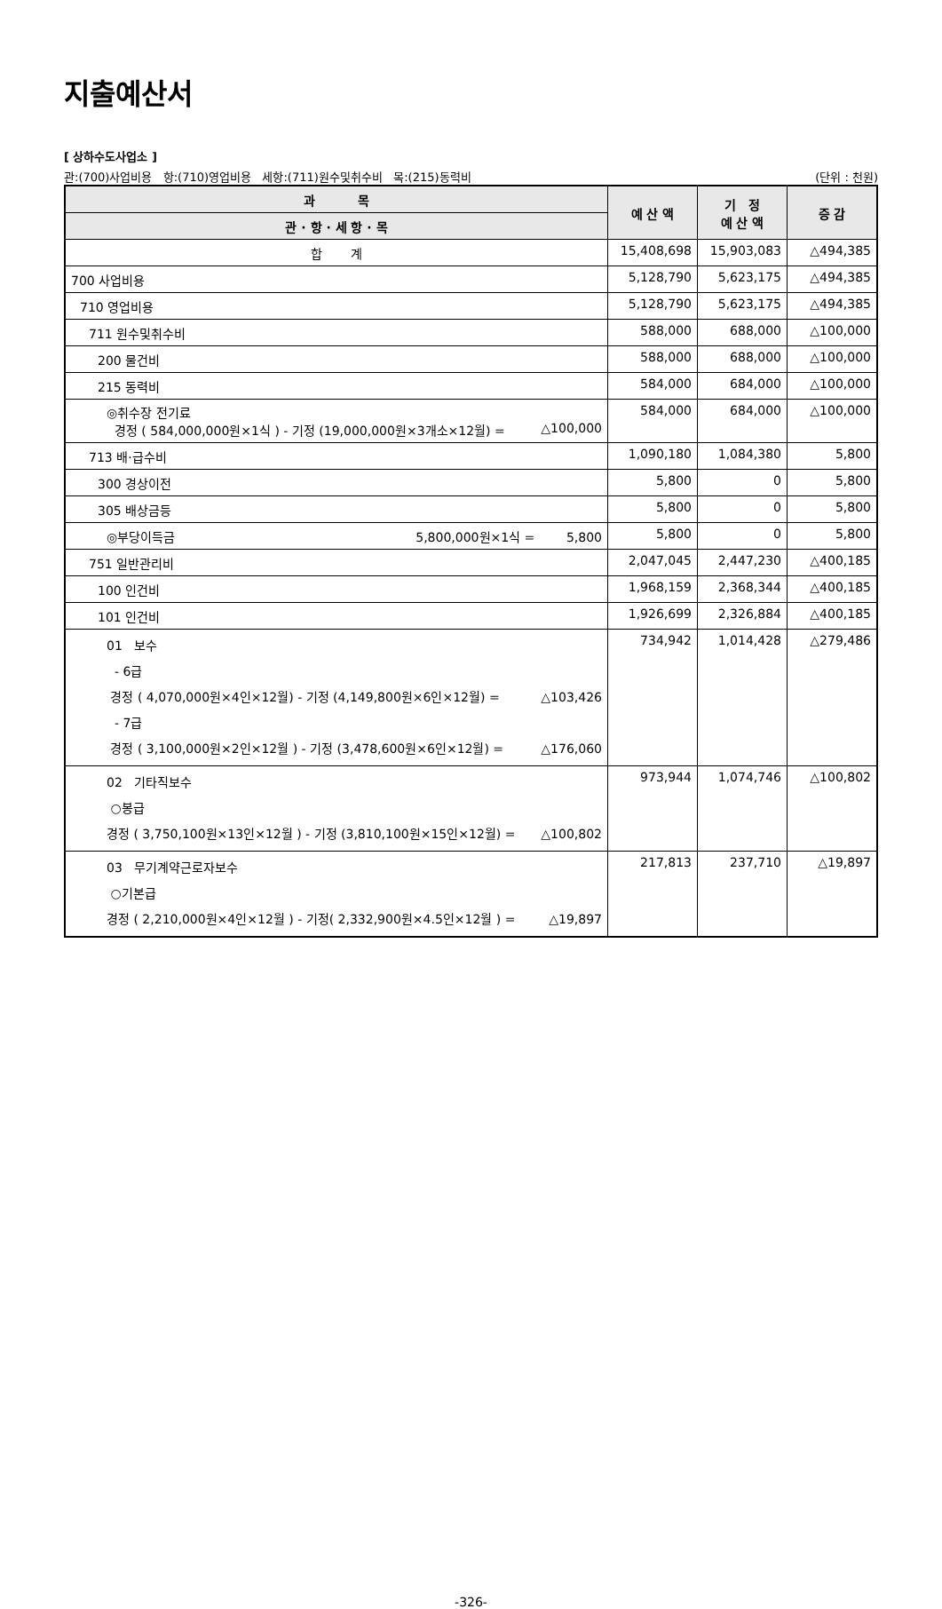지출예산서
[ 상하수도사업소 ]
관:(700)사업비용 항:(710)영업비용 세항:(711)원수및취수비 목:(215)동력비 (단위 : 천원)
| 과 목 | 예 산 액 | 기 정 예 산 액 | 증 감 |
| --- | --- | --- | --- |
| 관 · 항 · 세 항 · 목 | | | |
| 합 계 | 15,408,698 | 15,903,083 | △494,385 |
| 700 사업비용 | 5,128,790 | 5,623,175 | △494,385 |
| 710 영업비용 | 5,128,790 | 5,623,175 | △494,385 |
| 711 원수및취수비 | 588,000 | 688,000 | △100,000 |
| 200 물건비 | 588,000 | 688,000 | △100,000 |
| 215 동력비 | 584,000 | 684,000 | △100,000 |
| ◎취수장 전기료 경정 ( 584,000,000원×1식 ) - 기정 (19,000,000원×3개소×12월) = △100,000 | 584,000 | 684,000 | △100,000 |
| 713 배·급수비 | 1,090,180 | 1,084,380 | 5,800 |
| 300 경상이전 | 5,800 | 0 | 5,800 |
| 305 배상금등 | 5,800 | 0 | 5,800 |
| ◎부당이득금 5,800,000원×1식 = 5,800 | 5,800 | 0 | 5,800 |
| 751 일반관리비 | 2,047,045 | 2,447,230 | △400,185 |
| 100 인건비 | 1,968,159 | 2,368,344 | △400,185 |
| 101 인건비 | 1,926,699 | 2,326,884 | △400,185 |
| 01 보수 - 6급 경정 ( 4,070,000원×4인×12월) - 기정 (4,149,800원×6인×12월) = △103,426 - 7급 경정 ( 3,100,000원×2인×12월 ) - 기정 (3,478,600원×6인×12월) = △176,060 | 734,942 | 1,014,428 | △279,486 |
| 02 기타직보수 ○봉급 경정 ( 3,750,100원×13인×12월 ) - 기정 (3,810,100원×15인×12월) = △100,802 | 973,944 | 1,074,746 | △100,802 |
| 03 무기계약근로자보수 ○기본급 경정 ( 2,210,000원×4인×12월 ) - 기정( 2,332,900원×4.5인×12월 ) = △19,897 | 217,813 | 237,710 | △19,897 |
-326-